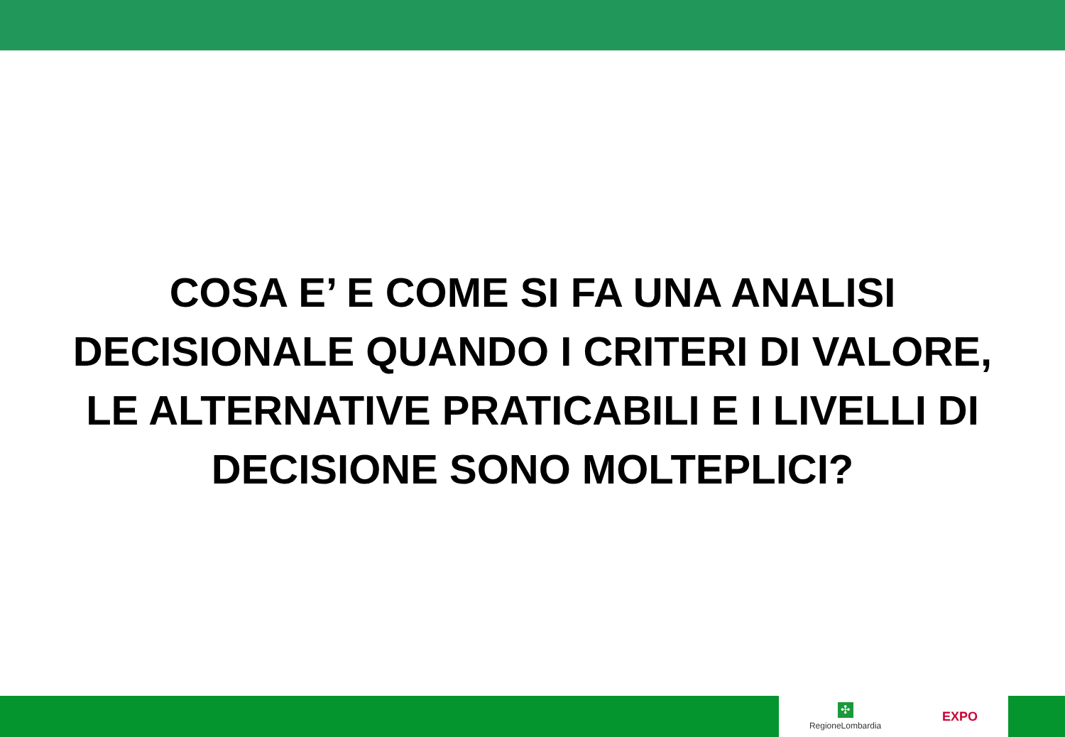COSA E’ E COME SI FA UNA ANALISI
DECISIONALE QUANDO I CRITERI DI VALORE,
LE ALTERNATIVE PRATICABILI E I LIVELLI DI
DECISIONE SONO MOLTEPLICI?
✣
RegioneLombardia
EXPO